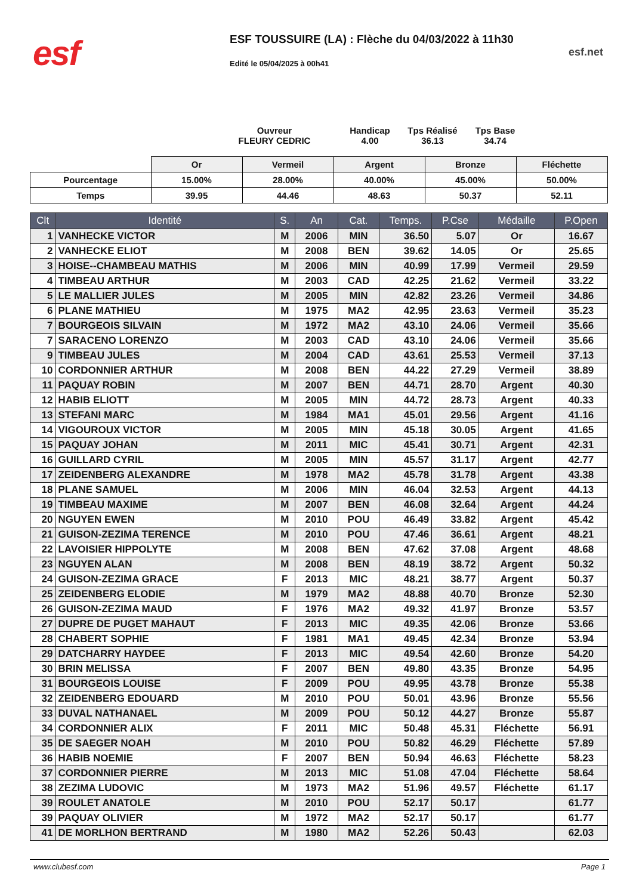esf
ESF TOUSSUIRE (LA) : Flèche du 04/03/2022 à 11h30
Edité le 05/04/2025 à 00h41
esf.net
Ouvreur
FLEURY CEDRIC
Handicap
4.00
Tps Réalisé
36.13
Tps Base
34.74
| | Or | Vermeil | Argent | Bronze | Fléchette |
| Pourcentage | 15.00% | 28.00% | 40.00% | 45.00% | 50.00% |
| Temps | 39.95 | 44.46 | 48.63 | 50.37 | 52.11 |
| Clt | Identité | S. | An | Cat. | Temps. | P.Cse | Médaille | P.Open |
| --- | --- | --- | --- | --- | --- | --- | --- | --- |
| 1 | VANHECKE VICTOR | M | 2006 | MIN | 36.50 | 5.07 | Or | 16.67 |
| 2 | VANHECKE ELIOT | M | 2008 | BEN | 39.62 | 14.05 | Or | 25.65 |
| 3 | HOISE--CHAMBEAU MATHIS | M | 2006 | MIN | 40.99 | 17.99 | Vermeil | 29.59 |
| 4 | TIMBEAU ARTHUR | M | 2003 | CAD | 42.25 | 21.62 | Vermeil | 33.22 |
| 5 | LE MALLIER JULES | M | 2005 | MIN | 42.82 | 23.26 | Vermeil | 34.86 |
| 6 | PLANE MATHIEU | M | 1975 | MA2 | 42.95 | 23.63 | Vermeil | 35.23 |
| 7 | BOURGEOIS SILVAIN | M | 1972 | MA2 | 43.10 | 24.06 | Vermeil | 35.66 |
| 7 | SARACENO LORENZO | M | 2003 | CAD | 43.10 | 24.06 | Vermeil | 35.66 |
| 9 | TIMBEAU JULES | M | 2004 | CAD | 43.61 | 25.53 | Vermeil | 37.13 |
| 10 | CORDONNIER ARTHUR | M | 2008 | BEN | 44.22 | 27.29 | Vermeil | 38.89 |
| 11 | PAQUAY ROBIN | M | 2007 | BEN | 44.71 | 28.70 | Argent | 40.30 |
| 12 | HABIB ELIOTT | M | 2005 | MIN | 44.72 | 28.73 | Argent | 40.33 |
| 13 | STEFANI MARC | M | 1984 | MA1 | 45.01 | 29.56 | Argent | 41.16 |
| 14 | VIGOUROUX VICTOR | M | 2005 | MIN | 45.18 | 30.05 | Argent | 41.65 |
| 15 | PAQUAY JOHAN | M | 2011 | MIC | 45.41 | 30.71 | Argent | 42.31 |
| 16 | GUILLARD CYRIL | M | 2005 | MIN | 45.57 | 31.17 | Argent | 42.77 |
| 17 | ZEIDENBERG ALEXANDRE | M | 1978 | MA2 | 45.78 | 31.78 | Argent | 43.38 |
| 18 | PLANE SAMUEL | M | 2006 | MIN | 46.04 | 32.53 | Argent | 44.13 |
| 19 | TIMBEAU MAXIME | M | 2007 | BEN | 46.08 | 32.64 | Argent | 44.24 |
| 20 | NGUYEN EWEN | M | 2010 | POU | 46.49 | 33.82 | Argent | 45.42 |
| 21 | GUISON-ZEZIMA TERENCE | M | 2010 | POU | 47.46 | 36.61 | Argent | 48.21 |
| 22 | LAVOISIER HIPPOLYTE | M | 2008 | BEN | 47.62 | 37.08 | Argent | 48.68 |
| 23 | NGUYEN ALAN | M | 2008 | BEN | 48.19 | 38.72 | Argent | 50.32 |
| 24 | GUISON-ZEZIMA GRACE | F | 2013 | MIC | 48.21 | 38.77 | Argent | 50.37 |
| 25 | ZEIDENBERG ELODIE | M | 1979 | MA2 | 48.88 | 40.70 | Bronze | 52.30 |
| 26 | GUISON-ZEZIMA MAUD | F | 1976 | MA2 | 49.32 | 41.97 | Bronze | 53.57 |
| 27 | DUPRE DE PUGET MAHAUT | F | 2013 | MIC | 49.35 | 42.06 | Bronze | 53.66 |
| 28 | CHABERT SOPHIE | F | 1981 | MA1 | 49.45 | 42.34 | Bronze | 53.94 |
| 29 | DATCHARRY HAYDEE | F | 2013 | MIC | 49.54 | 42.60 | Bronze | 54.20 |
| 30 | BRIN MELISSA | F | 2007 | BEN | 49.80 | 43.35 | Bronze | 54.95 |
| 31 | BOURGEOIS LOUISE | F | 2009 | POU | 49.95 | 43.78 | Bronze | 55.38 |
| 32 | ZEIDENBERG EDOUARD | M | 2010 | POU | 50.01 | 43.96 | Bronze | 55.56 |
| 33 | DUVAL NATHANAEL | M | 2009 | POU | 50.12 | 44.27 | Bronze | 55.87 |
| 34 | CORDONNIER ALIX | F | 2011 | MIC | 50.48 | 45.31 | Fléchette | 56.91 |
| 35 | DE SAEGER NOAH | M | 2010 | POU | 50.82 | 46.29 | Fléchette | 57.89 |
| 36 | HABIB NOEMIE | F | 2007 | BEN | 50.94 | 46.63 | Fléchette | 58.23 |
| 37 | CORDONNIER PIERRE | M | 2013 | MIC | 51.08 | 47.04 | Fléchette | 58.64 |
| 38 | ZEZIMA LUDOVIC | M | 1973 | MA2 | 51.96 | 49.57 | Fléchette | 61.17 |
| 39 | ROULET ANATOLE | M | 2010 | POU | 52.17 | 50.17 | | 61.77 |
| 39 | PAQUAY OLIVIER | M | 1972 | MA2 | 52.17 | 50.17 | | 61.77 |
| 41 | DE MORLHON BERTRAND | M | 1980 | MA2 | 52.26 | 50.43 | | 62.03 |
www.clubesf.com Page 1